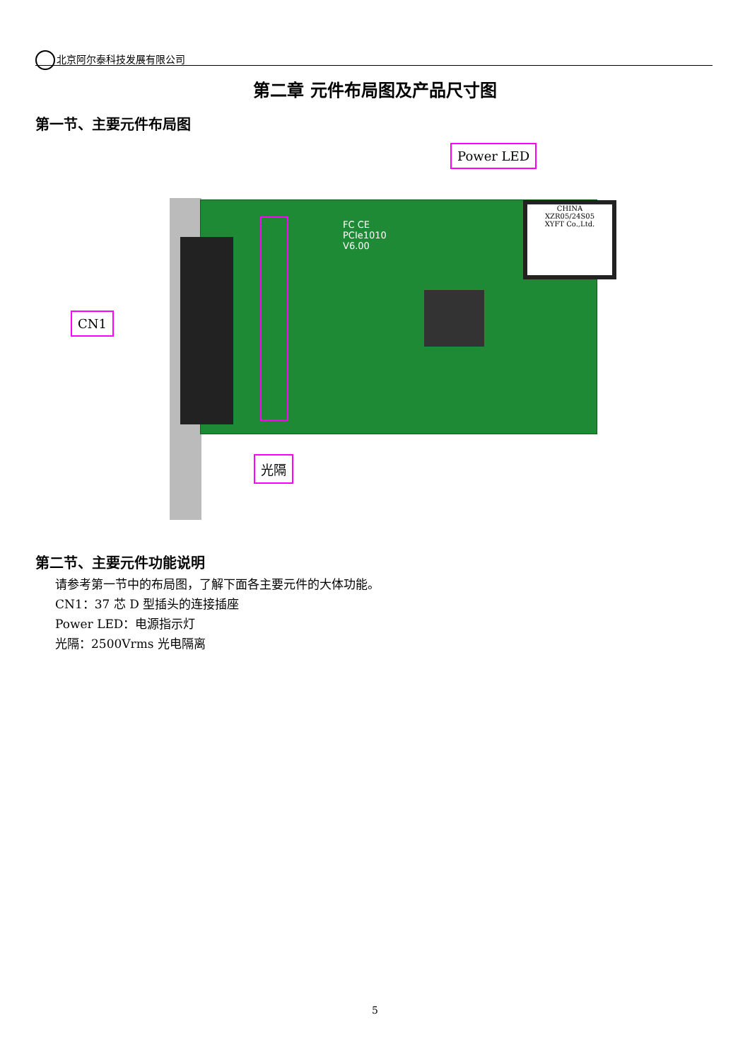北京阿尔泰科技发展有限公司
第二章 元件布局图及产品尺寸图
第一节、主要元件布局图
CHINA
XZR05/24S05
XYFT Co.,Ltd.
FC CE
PCIe1010
V6.00
Power LED
CN1
光隔
第二节、主要元件功能说明
请参考第一节中的布局图，了解下面各主要元件的大体功能。
CN1：37 芯 D 型插头的连接插座
Power LED：电源指示灯
光隔：2500Vrms 光电隔离
5